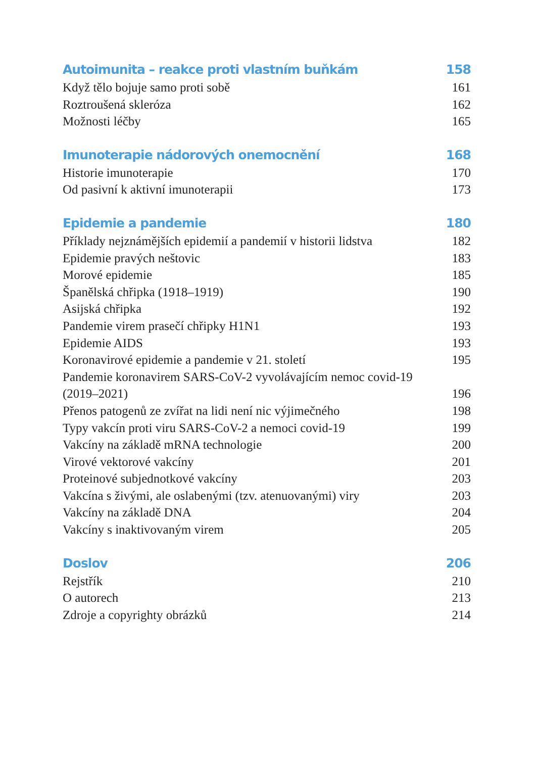Autoimunita – reakce proti vlastním buňkám 158
Když tělo bojuje samo proti sobě 161
Roztroušená skleróza 162
Možnosti léčby 165
Imunoterapie nádorových onemocnění 168
Historie imunoterapie 170
Od pasivní k aktivní imunoterapii 173
Epidemie a pandemie 180
Příklady nejznámějších epidemií a pandemií v historii lidstva 182
Epidemie pravých neštovic 183
Morové epidemie 185
Španělská chřipka (1918–1919) 190
Asijská chřipka 192
Pandemie virem prasečí chřipky H1N1 193
Epidemie AIDS 193
Koronavirové epidemie a pandemie v 21. století 195
Pandemie koronavirem SARS-CoV-2 vyvolávajícím nemoc covid-19
(2019–2021) 196
Přenos patogenů ze zvířat na lidi není nic výjimečného 198
Typy vakcín proti viru SARS-CoV-2 a nemoci covid-19 199
Vakcíny na základě mRNA technologie 200
Virové vektorové vakcíny 201
Proteinové subjednotkové vakcíny 203
Vakcína s živými, ale oslabenými (tzv. atenuovanými) viry 203
Vakcíny na základě DNA 204
Vakcíny s inaktivovaným virem 205
Doslov 206
Rejstřík 210
O autorech 213
Zdroje a copyrighty obrázků 214